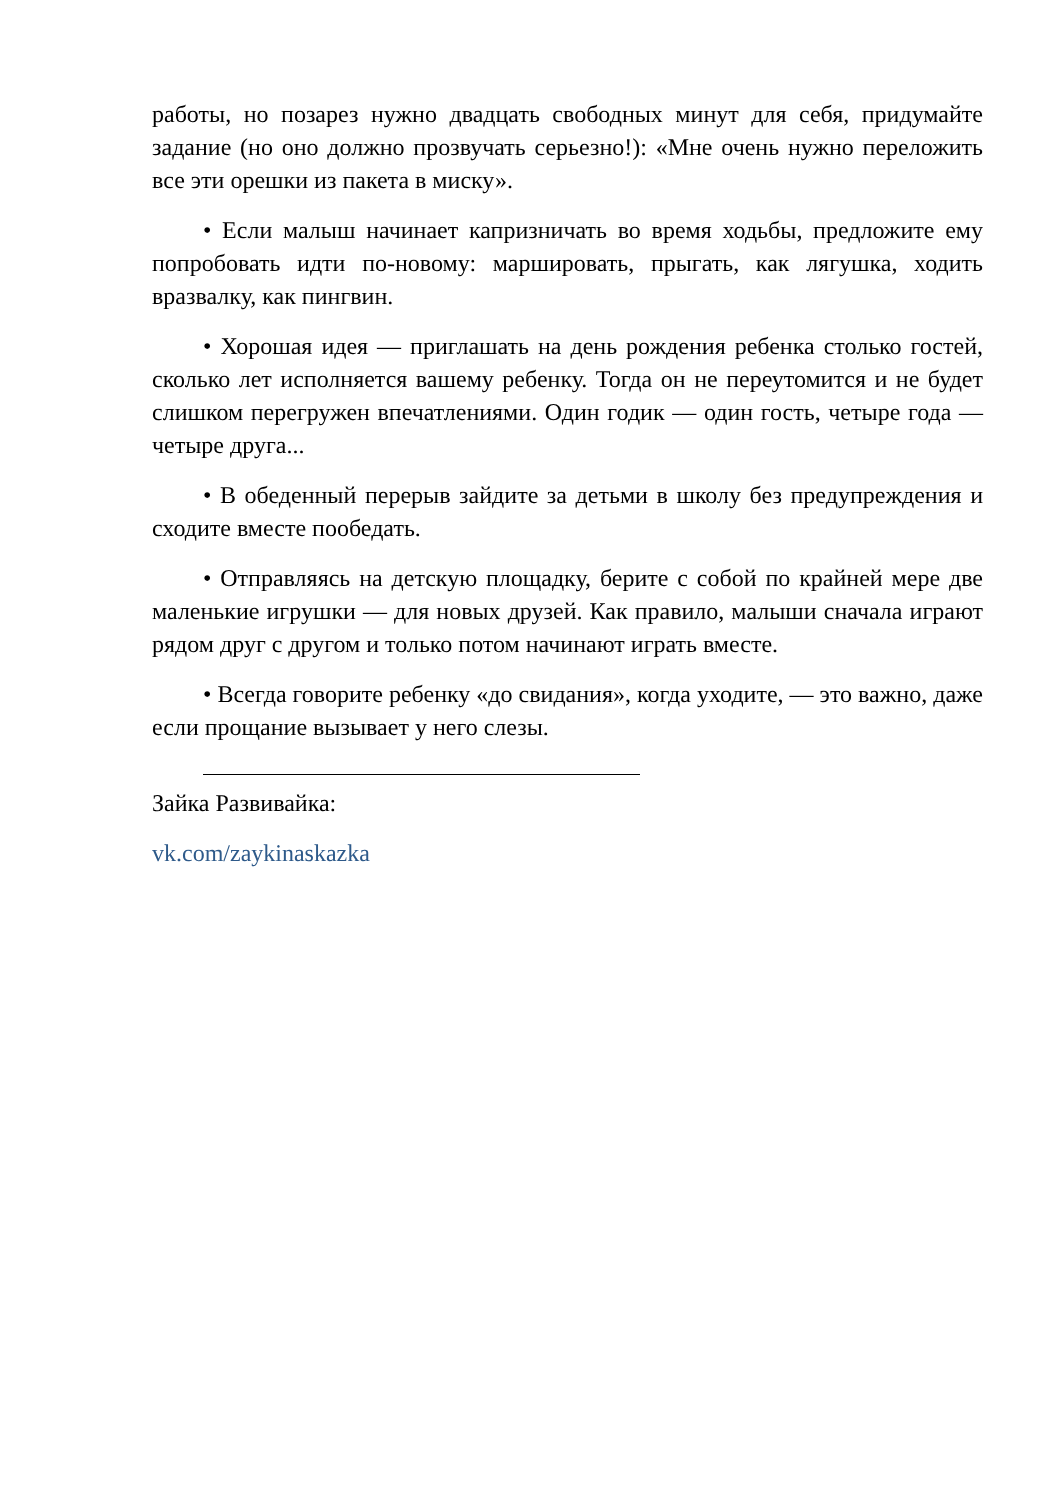работы, но позарез нужно двадцать свободных минут для себя, придумайте задание (но оно должно прозвучать серьезно!): «Мне очень нужно переложить все эти орешки из пакета в миску».
• Если малыш начинает капризничать во время ходьбы, предложите ему попробовать идти по-новому: маршировать, прыгать, как лягушка, ходить вразвалку, как пингвин.
• Хорошая идея — приглашать на день рождения ребенка столько гостей, сколько лет исполняется вашему ребенку. Тогда он не переутомится и не будет слишком перегружен впечатлениями. Один годик — один гость, четыре года — четыре друга...
• В обеденный перерыв зайдите за детьми в школу без предупреждения и сходите вместе пообедать.
• Отправляясь на детскую площадку, берите с собой по крайней мере две маленькие игрушки — для новых друзей. Как правило, малыши сначала играют рядом друг с другом и только потом начинают играть вместе.
• Всегда говорите ребенку «до свидания», когда уходите, — это важно, даже если прощание вызывает у него слезы.
Зайка Развивайка:
vk.com/zaykinaskazka